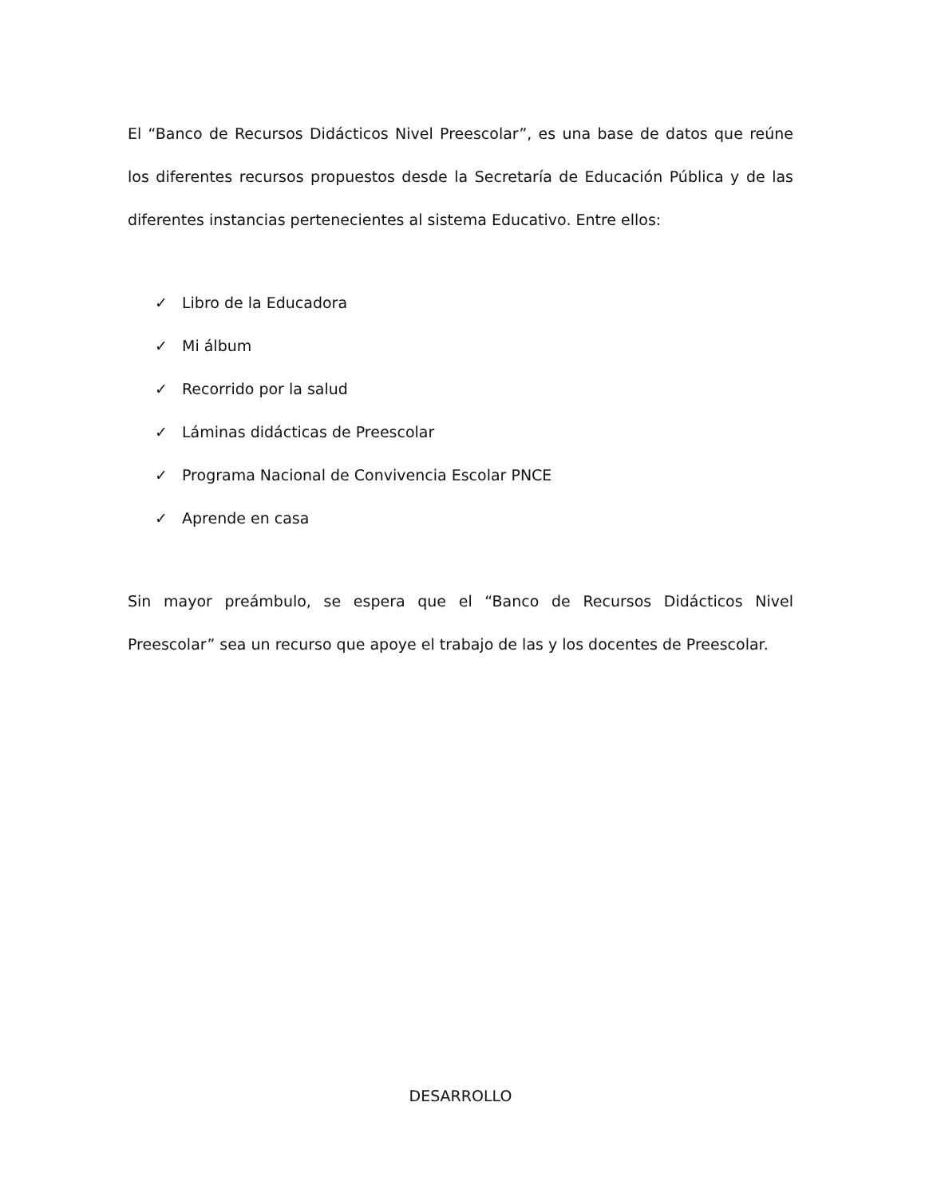El “Banco de Recursos Didácticos Nivel Preescolar”, es una base de datos que reúne los diferentes recursos propuestos desde la Secretaría de Educación Pública y de las diferentes instancias pertenecientes al sistema Educativo. Entre ellos:
✓ Libro de la Educadora
✓ Mi álbum
✓ Recorrido por la salud
✓ Láminas didácticas de Preescolar
✓ Programa Nacional de Convivencia Escolar PNCE
✓ Aprende en casa
Sin mayor preámbulo, se espera que el “Banco de Recursos Didácticos Nivel Preescolar” sea un recurso que apoye el trabajo de las y los docentes de Preescolar.
DESARROLLO